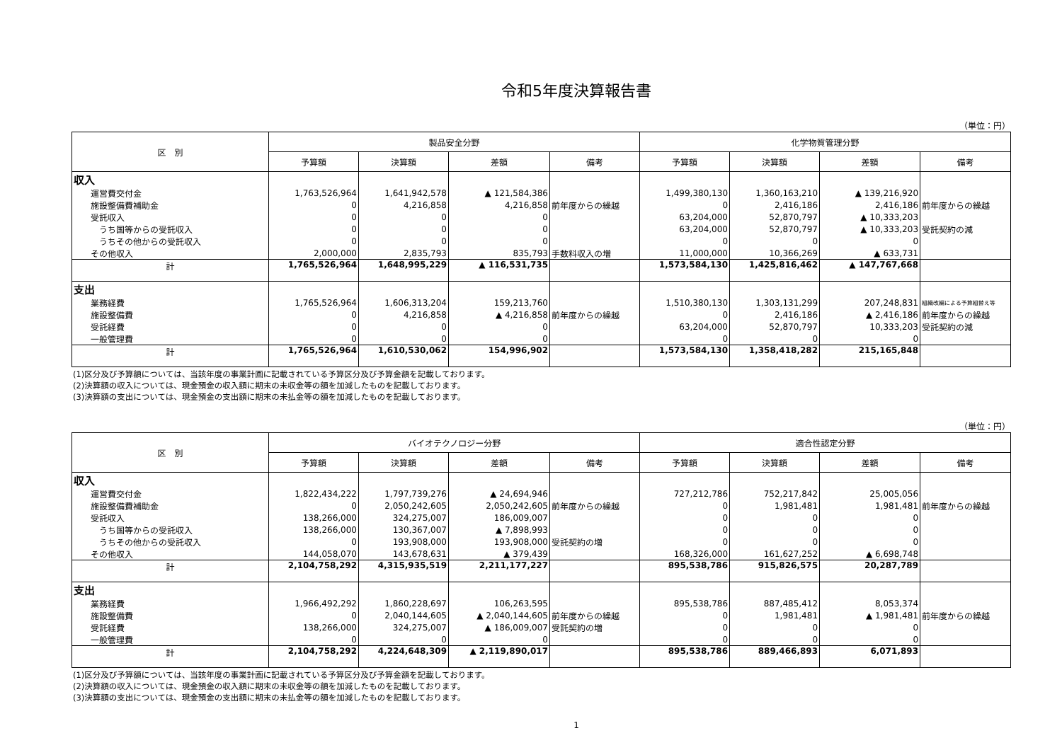令和5年度決算報告書
（単位：円）
| 区 別 | 製品安全分野 | | | | 化学物質管理分野 | | | |
| --- | --- | --- | --- | --- | --- | --- | --- | --- |
| | 予算額 | 決算額 | 差額 | 備考 | 予算額 | 決算額 | 差額 | 備考 |
| 収入 | | | | | | | | |
| 運営費交付金 | 1,763,526,964 | 1,641,942,578 | ▲ 121,584,386 | | 1,499,380,130 | 1,360,163,210 | ▲ 139,216,920 | |
| 施設整備費補助金 | 0 | 4,216,858 | 4,216,858 | 前年度からの繰越 | 0 | 2,416,186 | 2,416,186 | 前年度からの繰越 |
| 受託収入 | 0 | 0 | 0 | | 63,204,000 | 52,870,797 | ▲ 10,333,203 | |
| うち国等からの受託収入 | 0 | 0 | 0 | | 63,204,000 | 52,870,797 | ▲ 10,333,203 | 受託契約の減 |
| うちその他からの受託収入 | 0 | 0 | 0 | | 0 | 0 | 0 | |
| その他収入 | 2,000,000 | 2,835,793 | 835,793 | 手数料収入の増 | 11,000,000 | 10,366,269 | ▲ 633,731 | |
| 計 | 1,765,526,964 | 1,648,995,229 | ▲ 116,531,735 | | 1,573,584,130 | 1,425,816,462 | ▲ 147,767,668 | |
| 支出 | | | | | | | | |
| 業務経費 | 1,765,526,964 | 1,606,313,204 | 159,213,760 | | 1,510,380,130 | 1,303,131,299 | 207,248,831 | 組織改編による予算組替え等 |
| 施設整備費 | 0 | 4,216,858 | ▲ 4,216,858 | 前年度からの繰越 | 0 | 2,416,186 | ▲ 2,416,186 | 前年度からの繰越 |
| 受託経費 | 0 | 0 | 0 | | 63,204,000 | 52,870,797 | 10,333,203 | 受託契約の減 |
| 一般管理費 | 0 | 0 | 0 | | 0 | 0 | 0 | |
| 計 | 1,765,526,964 | 1,610,530,062 | 154,996,902 | | 1,573,584,130 | 1,358,418,282 | 215,165,848 | |
(1)区分及び予算額については、当該年度の事業計画に記載されている予算区分及び予算金額を記載しております。
(2)決算額の収入については、現金預金の収入額に期末の未収金等の額を加減したものを記載しております。
(3)決算額の支出については、現金預金の支出額に期末の未払金等の額を加減したものを記載しております。
（単位：円）
| 区 別 | バイオテクノロジー分野 | | | | 適合性認定分野 | | | |
| --- | --- | --- | --- | --- | --- | --- | --- | --- |
| | 予算額 | 決算額 | 差額 | 備考 | 予算額 | 決算額 | 差額 | 備考 |
| 収入 | | | | | | | | |
| 運営費交付金 | 1,822,434,222 | 1,797,739,276 | ▲ 24,694,946 | | 727,212,786 | 752,217,842 | 25,005,056 | |
| 施設整備費補助金 | 0 | 2,050,242,605 | 2,050,242,605 | 前年度からの繰越 | 0 | 1,981,481 | 1,981,481 | 前年度からの繰越 |
| 受託収入 | 138,266,000 | 324,275,007 | 186,009,007 | | 0 | 0 | 0 | |
| うち国等からの受託収入 | 138,266,000 | 130,367,007 | ▲ 7,898,993 | | 0 | 0 | 0 | |
| うちその他からの受託収入 | 0 | 193,908,000 | 193,908,000 | 受託契約の増 | 0 | 0 | 0 | |
| その他収入 | 144,058,070 | 143,678,631 | ▲ 379,439 | | 168,326,000 | 161,627,252 | ▲ 6,698,748 | |
| 計 | 2,104,758,292 | 4,315,935,519 | 2,211,177,227 | | 895,538,786 | 915,826,575 | 20,287,789 | |
| 支出 | | | | | | | | |
| 業務経費 | 1,966,492,292 | 1,860,228,697 | 106,263,595 | | 895,538,786 | 887,485,412 | 8,053,374 | |
| 施設整備費 | 0 | 2,040,144,605 | ▲ 2,040,144,605 | 前年度からの繰越 | 0 | 1,981,481 | ▲ 1,981,481 | 前年度からの繰越 |
| 受託経費 | 138,266,000 | 324,275,007 | ▲ 186,009,007 | 受託契約の増 | 0 | 0 | 0 | |
| 一般管理費 | 0 | 0 | 0 | | 0 | 0 | 0 | |
| 計 | 2,104,758,292 | 4,224,648,309 | ▲ 2,119,890,017 | | 895,538,786 | 889,466,893 | 6,071,893 | |
(1)区分及び予算額については、当該年度の事業計画に記載されている予算区分及び予算金額を記載しております。
(2)決算額の収入については、現金預金の収入額に期末の未収金等の額を加減したものを記載しております。
(3)決算額の支出については、現金預金の支出額に期末の未払金等の額を加減したものを記載しております。
1